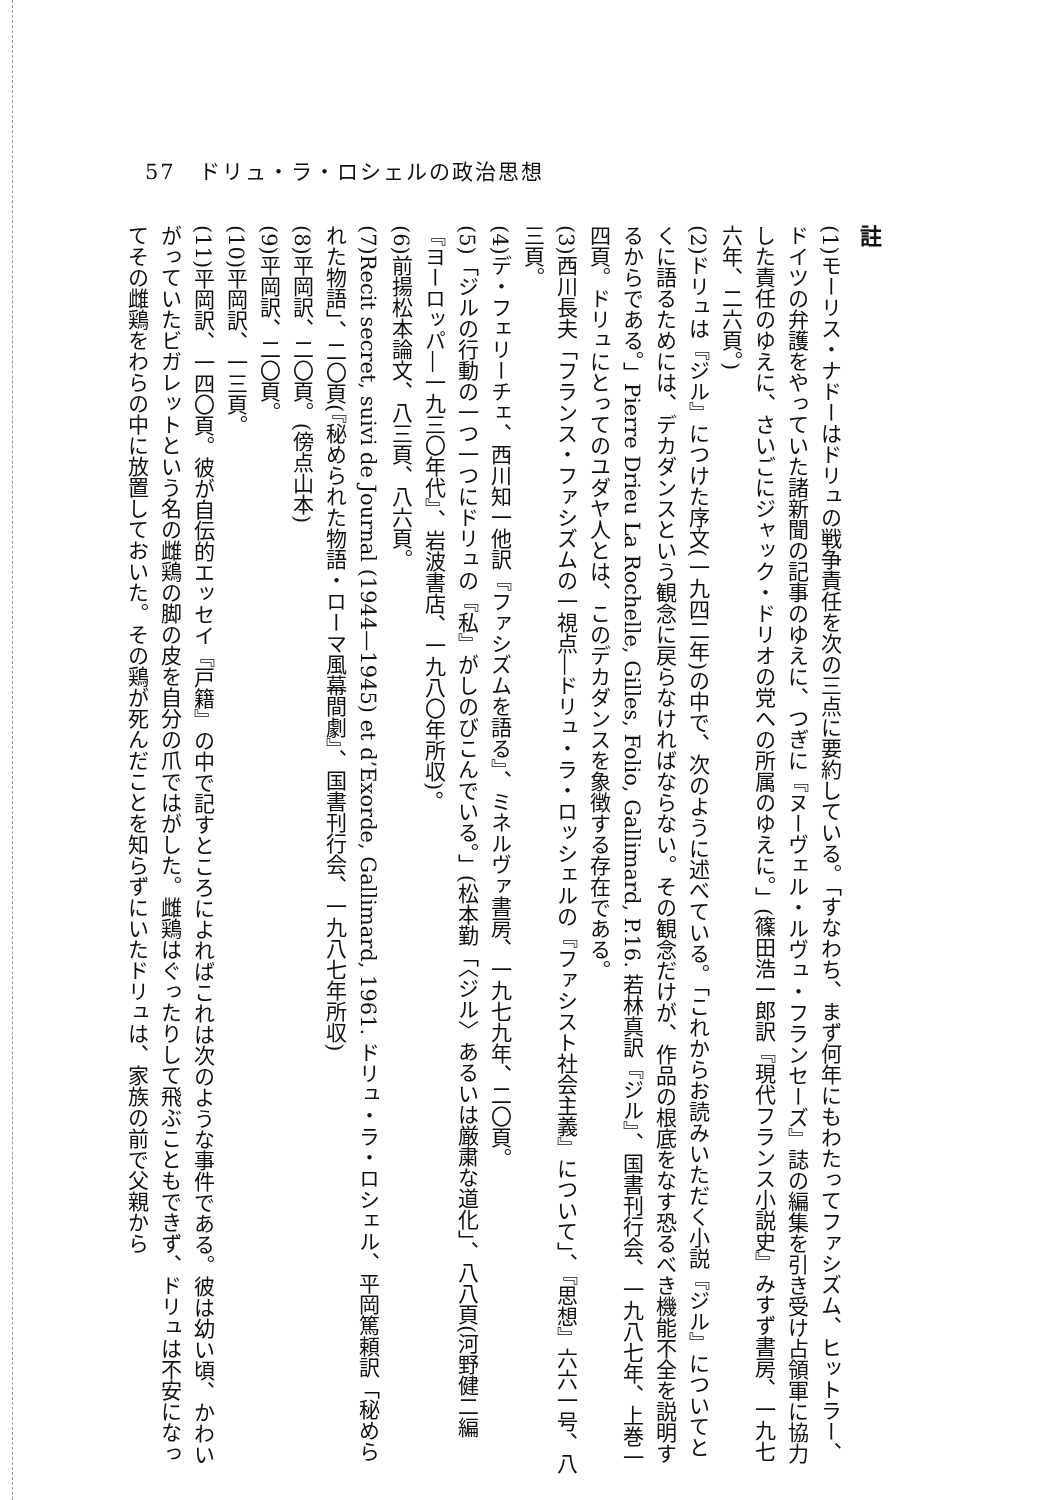57　ドリュ・ラ・ロシェルの政治思想
註
(1)モーリス・ナドーはドリュの戦争責任を次の三点に要約している。「すなわち、まず何年にもわたってファシズム、ヒットラー、ドイツの弁護をやっていた諸新聞の記事のゆえに、つぎに『ヌーヴェル・ルヴュ・フランセーズ』誌の編集を引き受け占領軍に協力した責任のゆえに、さいごにジャック・ドリオの党への所属のゆえに。」(篠田浩一郎訳『現代フランス小説史』みすず書房、一九七六年、二六頁。)
(2)ドリュは『ジル』につけた序文(一九四二年)の中で、次のように述べている。「これからお読みいただく小説『ジル』についてとくに語るためには、デカダンスという観念に戻らなければならない。その観念だけが、作品の根底をなす恐るべき機能不全を説明するからである。」Pierre Drieu La Rochelle, Gilles, Folio, Gallimard, P.16. 若林真訳『ジル』、国書刊行会、一九八七年、上巻一四頁。ドリュにとってのユダヤ人とは、このデカダンスを象徴する存在である。
(3)西川長夫「フランス・ファシズムの一視点―ドリュ・ラ・ロッシェルの『ファシスト社会主義』について」、『思想』六六一号、八三頁。
(4)デ・フェリーチェ、西川知一他訳『ファシズムを語る』、ミネルヴァ書房、一九七九年、二〇頁。
(5)「ジルの行動の一つ一つにドリュの『私』がしのびこんでいる。」(松本勤「〈ジル〉あるいは厳粛な道化」、八八頁(河野健二編『ヨーロッパ―一九三〇年代』、岩波書店、一九八〇年所収)。
(6)前揚松本論文、八三頁、八六頁。
(7)Recit secret, suivi de Journal (1944—1945) et d’Exorde, Gallimard, 1961. ドリュ・ラ・ロシェル、平岡篤頼訳「秘められた物語」、二〇頁(『秘められた物語・ローマ風幕間劇』、国書刊行会、一九八七年所収)
(8)平岡訳、二〇頁。(傍点山本)
(9)平岡訳、二〇頁。
(10)平岡訳、一三頁。
(11)平岡訳、一四〇頁。彼が自伝的エッセイ『戸籍』の中で記すところによればこれは次のような事件である。彼は幼い頃、かわいがっていたビガレットという名の雌鶏の脚の皮を自分の爪ではがした。雌鶏はぐったりして飛ぶこともできず、ドリュは不安になってその雌鶏をわらの中に放置しておいた。その鶏が死んだことを知らずにいたドリュは、家族の前で父親から